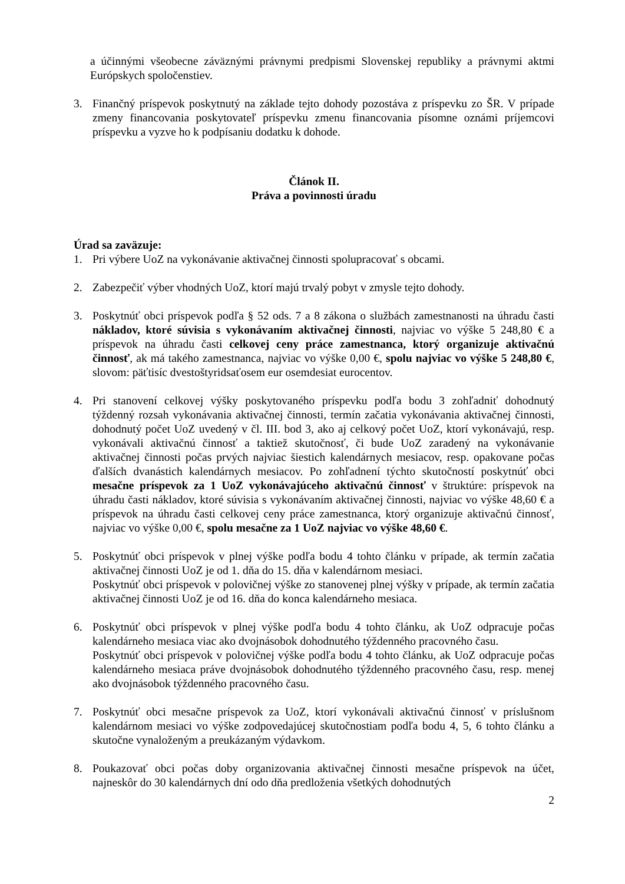a účinnými všeobecne záväznými právnymi predpismi Slovenskej republiky a právnymi aktmi Európskych spoločenstiev.
3. Finančný príspevok poskytnutý na základe tejto dohody pozostáva z príspevku zo ŠR. V prípade zmeny financovania poskytovateľ príspevku zmenu financovania písomne oznámi príjemcovi príspevku a vyzve ho k podpísaniu dodatku k dohode.
Článok II.
Práva a povinnosti úradu
Úrad sa zaväzuje:
1. Pri výbere UoZ na vykonávanie aktivačnej činnosti spolupracovať s obcami.
2. Zabezpečiť výber vhodných UoZ, ktorí majú trvalý pobyt v zmysle tejto dohody.
3. Poskytnúť obci príspevok podľa § 52 ods. 7 a 8 zákona o službách zamestnanosti na úhradu časti nákladov, ktoré súvisia s vykonávaním aktivačnej činnosti, najviac vo výške 5 248,80 € a príspevok na úhradu časti celkovej ceny práce zamestnanca, ktorý organizuje aktivačnú činnosť, ak má takého zamestnanca, najviac vo výške 0,00 €, spolu najviac vo výške 5 248,80 €, slovom: päťtisíc dvestoštyridsaťosem eur osemdesiat eurocentov.
4. Pri stanovení celkovej výšky poskytovaného príspevku podľa bodu 3 zohľadniť dohodnutý týždenný rozsah vykonávania aktivačnej činnosti, termín začatia vykonávania aktivačnej činnosti, dohodnutý počet UoZ uvedený v čl. III. bod 3, ako aj celkový počet UoZ, ktorí vykonávajú, resp. vykonávali aktivačnú činnosť a taktiež skutočnosť, či bude UoZ zaradený na vykonávanie aktivačnej činnosti počas prvých najviac šiestich kalendárnych mesiacov, resp. opakovane počas ďalších dvanástich kalendárnych mesiacov. Po zohľadnení týchto skutočností poskytnúť obci mesačne príspevok za 1 UoZ vykonávajúceho aktivačnú činnosť v štruktúre: príspevok na úhradu časti nákladov, ktoré súvisia s vykonávaním aktivačnej činnosti, najviac vo výške 48,60 € a príspevok na úhradu časti celkovej ceny práce zamestnanca, ktorý organizuje aktivačnú činnosť, najviac vo výške 0,00 €, spolu mesačne za 1 UoZ najviac vo výške 48,60 €.
5. Poskytnúť obci príspevok v plnej výške podľa bodu 4 tohto článku v prípade, ak termín začatia aktivačnej činnosti UoZ je od 1. dňa do 15. dňa v kalendárnom mesiaci.
Poskytnúť obci príspevok v polovičnej výške zo stanovenej plnej výšky v prípade, ak termín začatia aktivačnej činnosti UoZ je od 16. dňa do konca kalendárneho mesiaca.
6. Poskytnúť obci príspevok v plnej výške podľa bodu 4 tohto článku, ak UoZ odpracuje počas kalendárneho mesiaca viac ako dvojnásobok dohodnutého týždenného pracovného času.
Poskytnúť obci príspevok v polovičnej výške podľa bodu 4 tohto článku, ak UoZ odpracuje počas kalendárneho mesiaca práve dvojnásobok dohodnutého týždenného pracovného času, resp. menej ako dvojnásobok týždenného pracovného času.
7. Poskytnúť obci mesačne príspevok za UoZ, ktorí vykonávali aktivačnú činnosť v príslušnom kalendárnom mesiaci vo výške zodpovedajúcej skutočnostiam podľa bodu 4, 5, 6 tohto článku a skutočne vynaloženým a preukázaným výdavkom.
8. Poukazovať obci počas doby organizovania aktivačnej činnosti mesačne príspevok na účet, najneskôr do 30 kalendárnych dní odo dňa predloženia všetkých dohodnutých
2